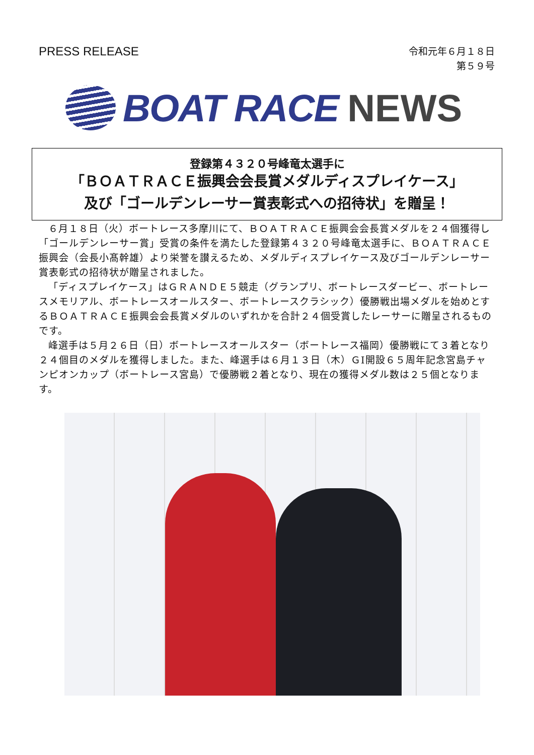PRESS RELEASE
令和元年６月１８日
第５９号
BOAT RACE NEWS
登録第４３２０号峰竜太選手に
「ＢＯＡＴＲＡＣＥ振興会会長賞メダルディスプレイケース」
及び「ゴールデンレーサー賞表彰式への招待状」を贈呈！
６月１８日（火）ボートレース多摩川にて、ＢＯＡＴＲＡＣＥ振興会会長賞メダルを２４個獲得し「ゴールデンレーサー賞」受賞の条件を満たした登録第４３２０号峰竜太選手に、ＢＯＡＴＲＡＣＥ振興会（会長小髙幹雄）より栄誉を讃えるため、メダルディスプレイケース及びゴールデンレーサー賞表彰式の招待状が贈呈されました。
「ディスプレイケース」はＧＲＡＮＤＥ５競走（グランプリ、ボートレースダービー、ボートレースメモリアル、ボートレースオールスター、ボートレースクラシック）優勝戦出場メダルを始めとするＢＯＡＴＲＡＣＥ振興会会長賞メダルのいずれかを合計２４個受賞したレーサーに贈呈されるものです。
峰選手は５月２６日（日）ボートレースオールスター（ボートレース福岡）優勝戦にて３着となり２４個目のメダルを獲得しました。また、峰選手は６月１３日（木）ＧⅠ開設６５周年記念宮島チャンピオンカップ（ボートレース宮島）で優勝戦２着となり、現在の獲得メダル数は２５個となります。